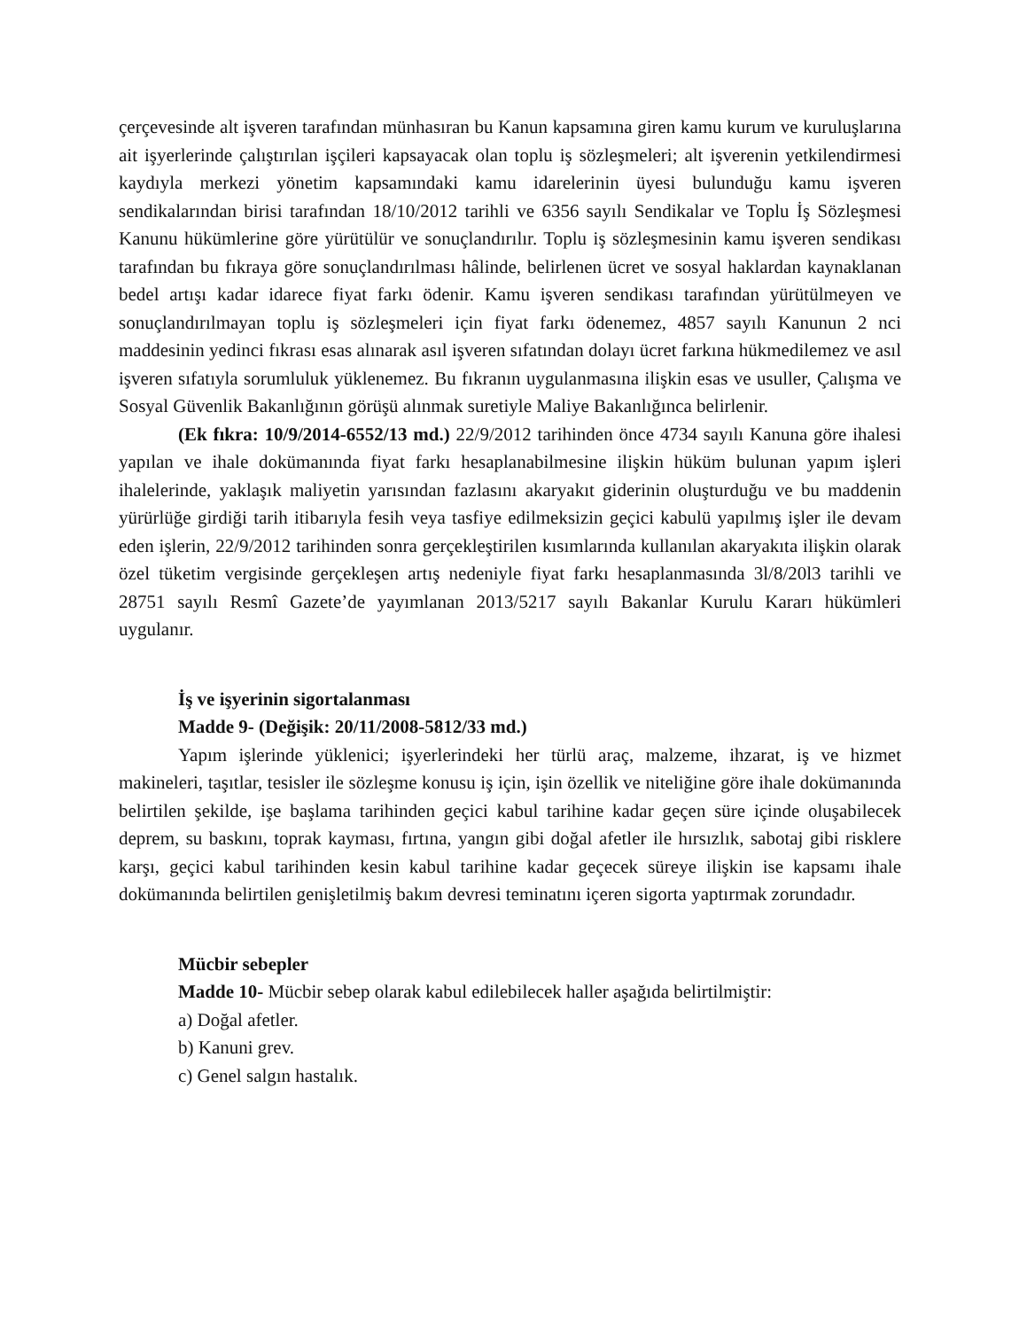çerçevesinde alt işveren tarafından münhasıran bu Kanun kapsamına giren kamu kurum ve kuruluşlarına ait işyerlerinde çalıştırılan işçileri kapsayacak olan toplu iş sözleşmeleri; alt işverenin yetkilendirmesi kaydıyla merkezi yönetim kapsamındaki kamu idarelerinin üyesi bulunduğu kamu işveren sendikalarından birisi tarafından 18/10/2012 tarihli ve 6356 sayılı Sendikalar ve Toplu İş Sözleşmesi Kanunu hükümlerine göre yürütülür ve sonuçlandırılır. Toplu iş sözleşmesinin kamu işveren sendikası tarafından bu fıkraya göre sonuçlandırılması hâlinde, belirlenen ücret ve sosyal haklardan kaynaklanan bedel artışı kadar idarece fiyat farkı ödenir. Kamu işveren sendikası tarafından yürütülmeyen ve sonuçlandırılmayan toplu iş sözleşmeleri için fiyat farkı ödenemez, 4857 sayılı Kanunun 2 nci maddesinin yedinci fıkrası esas alınarak asıl işveren sıfatından dolayı ücret farkına hükmedilemez ve asıl işveren sıfatıyla sorumluluk yüklenemez. Bu fıkranın uygulanmasına ilişkin esas ve usuller, Çalışma ve Sosyal Güvenlik Bakanlığının görüşü alınmak suretiyle Maliye Bakanlığınca belirlenir.
(Ek fıkra: 10/9/2014-6552/13 md.) 22/9/2012 tarihinden önce 4734 sayılı Kanuna göre ihalesi yapılan ve ihale dokümanında fiyat farkı hesaplanabilmesine ilişkin hüküm bulunan yapım işleri ihalelerinde, yaklaşık maliyetin yarısından fazlasını akaryakıt giderinin oluşturduğu ve bu maddenin yürürlüğe girdiği tarih itibarıyla fesih veya tasfiye edilmeksizin geçici kabulü yapılmış işler ile devam eden işlerin, 22/9/2012 tarihinden sonra gerçekleştirilen kısımlarında kullanılan akaryakıta ilişkin olarak özel tüketim vergisinde gerçekleşen artış nedeniyle fiyat farkı hesaplanmasında 3l/8/20l3 tarihli ve 28751 sayılı Resmî Gazete’de yayımlanan 2013/5217 sayılı Bakanlar Kurulu Kararı hükümleri uygulanır.
İş ve işyerinin sigortalanması
Madde 9- (Değişik: 20/11/2008-5812/33 md.)
Yapım işlerinde yüklenici; işyerlerindeki her türlü araç, malzeme, ihzarat, iş ve hizmet makineleri, taşıtlar, tesisler ile sözleşme konusu iş için, işin özellik ve niteliğine göre ihale dokümanında belirtilen şekilde, işe başlama tarihinden geçici kabul tarihine kadar geçen süre içinde oluşabilecek deprem, su baskını, toprak kayması, fırtına, yangın gibi doğal afetler ile hırsızlık, sabotaj gibi risklere karşı, geçici kabul tarihinden kesin kabul tarihine kadar geçecek süreye ilişkin ise kapsamı ihale dokümanında belirtilen genişletilmiş bakım devresi teminatını içeren sigorta yaptırmak zorundadır.
Mücbir sebepler
Madde 10- Mücbir sebep olarak kabul edilebilecek haller aşağıda belirtilmiştir:
a) Doğal afetler.
b) Kanuni grev.
c) Genel salgın hastalık.